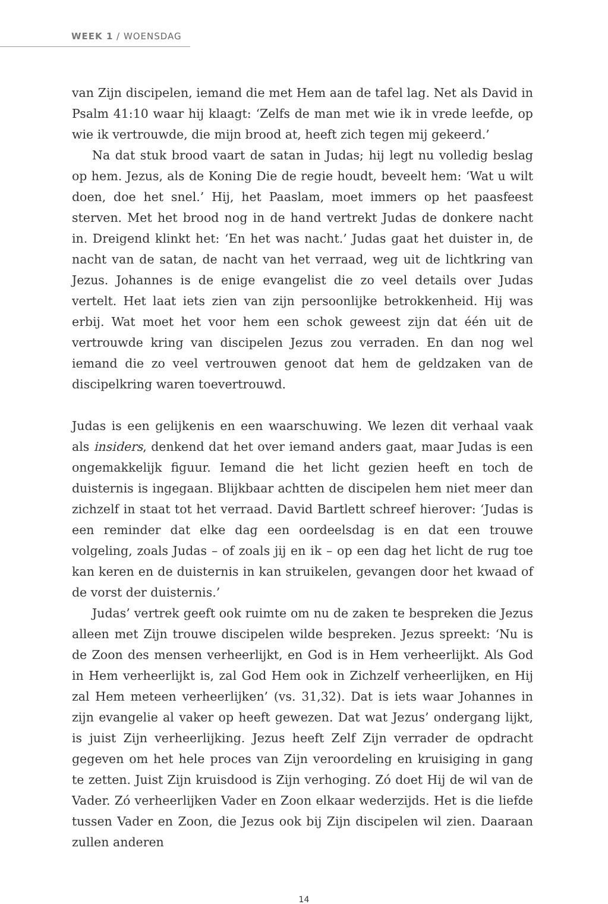WEEK 1 / WOENSDAG
van Zijn discipelen, iemand die met Hem aan de tafel lag. Net als David in Psalm 41:10 waar hij klaagt: ‘Zelfs de man met wie ik in vrede leefde, op wie ik vertrouwde, die mijn brood at, heeft zich tegen mij gekeerd.’
Na dat stuk brood vaart de satan in Judas; hij legt nu volledig beslag op hem. Jezus, als de Koning Die de regie houdt, beveelt hem: ‘Wat u wilt doen, doe het snel.’ Hij, het Paaslam, moet immers op het paasfeest sterven. Met het brood nog in de hand vertrekt Judas de donkere nacht in. Dreigend klinkt het: ‘En het was nacht.’ Judas gaat het duister in, de nacht van de satan, de nacht van het verraad, weg uit de lichtkring van Jezus. Johannes is de enige evangelist die zo veel details over Judas vertelt. Het laat iets zien van zijn persoonlijke betrokkenheid. Hij was erbij. Wat moet het voor hem een schok geweest zijn dat één uit de vertrouwde kring van discipelen Jezus zou verraden. En dan nog wel iemand die zo veel vertrouwen genoot dat hem de geldzaken van de discipelkring waren toevertrouwd.
Judas is een gelijkenis en een waarschuwing. We lezen dit verhaal vaak als insiders, denkend dat het over iemand anders gaat, maar Judas is een ongemakkelijk figuur. Iemand die het licht gezien heeft en toch de duisternis is ingegaan. Blijkbaar achtten de discipelen hem niet meer dan zichzelf in staat tot het verraad. David Bartlett schreef hierover: ‘Judas is een reminder dat elke dag een oordeelsdag is en dat een trouwe volgeling, zoals Judas – of zoals jij en ik – op een dag het licht de rug toe kan keren en de duisternis in kan struikelen, gevangen door het kwaad of de vorst der duisternis.’
Judas’ vertrek geeft ook ruimte om nu de zaken te bespreken die Jezus alleen met Zijn trouwe discipelen wilde bespreken. Jezus spreekt: ‘Nu is de Zoon des mensen verheerlijkt, en God is in Hem verheerlijkt. Als God in Hem verheerlijkt is, zal God Hem ook in Zichzelf verheerlijken, en Hij zal Hem meteen verheerlijken’ (vs. 31,32). Dat is iets waar Johannes in zijn evangelie al vaker op heeft gewezen. Dat wat Jezus’ ondergang lijkt, is juist Zijn verheerlijking. Jezus heeft Zelf Zijn verrader de opdracht gegeven om het hele proces van Zijn veroordeling en kruisiging in gang te zetten. Juist Zijn kruisdood is Zijn verhoging. Zó doet Hij de wil van de Vader. Zó verheerlijken Vader en Zoon elkaar wederzijds. Het is die liefde tussen Vader en Zoon, die Jezus ook bij Zijn discipelen wil zien. Daaraan zullen anderen
14